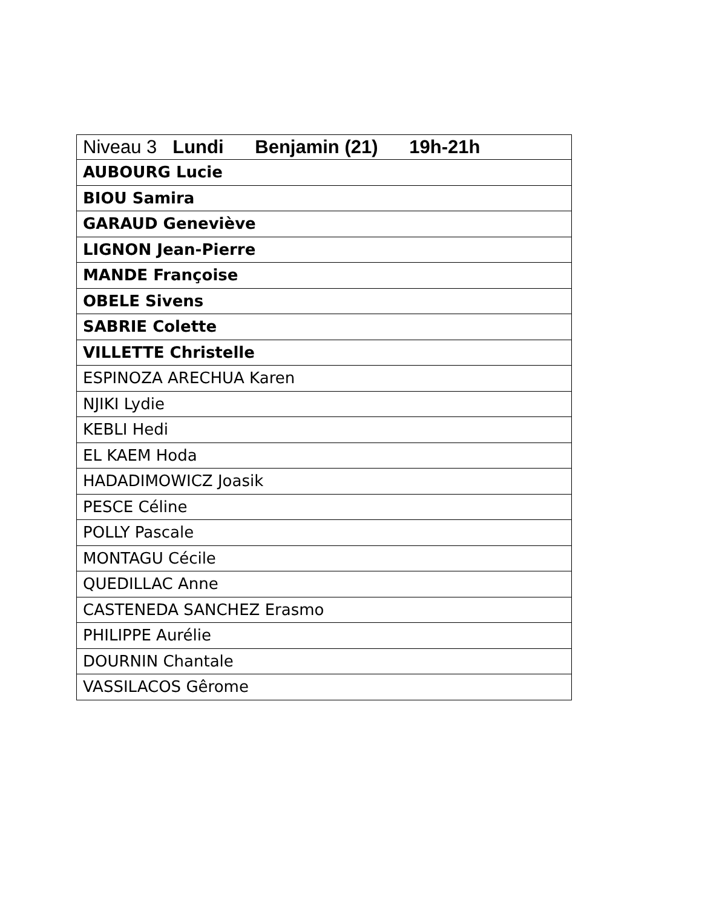| Niveau 3 Lundi Benjamin (21) 19h-21h |
| --- |
| AUBOURG Lucie |
| BIOU Samira |
| GARAUD Geneviève |
| LIGNON Jean-Pierre |
| MANDE Françoise |
| OBELE Sivens |
| SABRIE Colette |
| VILLETTE Christelle |
| ESPINOZA ARECHUA Karen |
| NJIKI Lydie |
| KEBLI Hedi |
| EL KAEM Hoda |
| HADADIMOWICZ Joasik |
| PESCE Céline |
| POLLY Pascale |
| MONTAGU Cécile |
| QUEDILLAC Anne |
| CASTENEDA SANCHEZ Erasmo |
| PHILIPPE Aurélie |
| DOURNIN Chantale |
| VASSILACOS Gêrome |